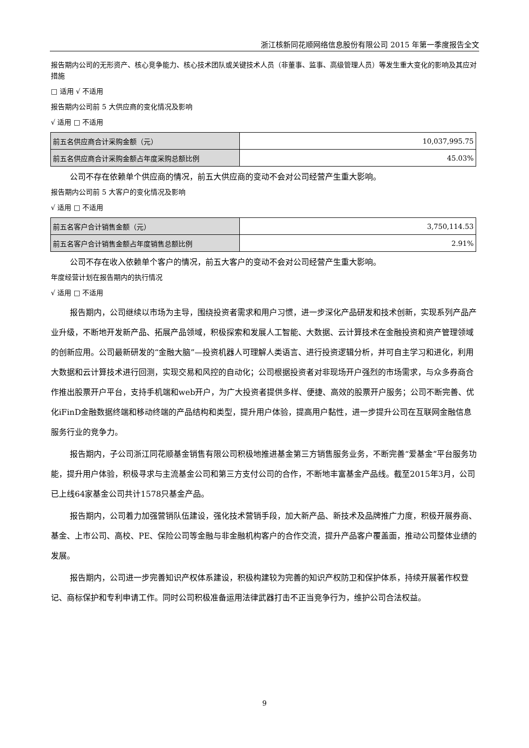浙江核新同花顺网络信息股份有限公司 2015 年第一季度报告全文
报告期内公司的无形资产、核心竞争能力、核心技术团队或关键技术人员（非董事、监事、高级管理人员）等发生重大变化的影响及其应对措施
□ 适用 √ 不适用
报告期内公司前 5 大供应商的变化情况及影响
√ 适用 □ 不适用
| 前五名供应商合计采购金额（元） | 10,037,995.75 |
| 前五名供应商合计采购金额占年度采购总额比例 | 45.03% |
公司不存在依赖单个供应商的情况，前五大供应商的变动不会对公司经营产生重大影响。
报告期内公司前 5 大客户的变化情况及影响
√ 适用 □ 不适用
| 前五名客户合计销售金额（元） | 3,750,114.53 |
| 前五名客户合计销售金额占年度销售总额比例 | 2.91% |
公司不存在收入依赖单个客户的情况，前五大客户的变动不会对公司经营产生重大影响。
年度经营计划在报告期内的执行情况
√ 适用 □ 不适用
报告期内，公司继续以市场为主导，围绕投资者需求和用户习惯，进一步深化产品研发和技术创新，实现系列产品产业升级，不断地开发新产品、拓展产品领域，积极探索和发展人工智能、大数据、云计算技术在金融投资和资产管理领域的创新应用。公司最新研发的“金融大脑”—投资机器人可理解人类语言、进行投资逻辑分析，并可自主学习和进化，利用大数据和云计算技术进行回测，实现交易和风控的自动化；公司根据投资者对非现场开户强烈的市场需求，与众多券商合作推出股票开户平台，支持手机端和web开户，为广大投资者提供多样、便捷、高效的股票开户服务；公司不断完善、优化iFinD金融数据终端和移动终端的产品结构和类型，提升用户体验，提高用户黏性，进一步提升公司在互联网金融信息服务行业的竞争力。
报告期内，子公司浙江同花顺基金销售有限公司积极地推进基金第三方销售服务业务，不断完善“爱基金”平台服务功能，提升用户体验，积极寻求与主流基金公司和第三方支付公司的合作，不断地丰富基金产品线。截至2015年3月，公司已上线64家基金公司共计1578只基金产品。
报告期内，公司着力加强营销队伍建设，强化技术营销手段，加大新产品、新技术及品牌推广力度，积极开展券商、基金、上市公司、高校、PE、保险公司等金融与非金融机构客户的合作交流，提升产品客户覆盖面，推动公司整体业绩的发展。
报告期内，公司进一步完善知识产权体系建设，积极构建较为完善的知识产权防卫和保护体系，持续开展著作权登记、商标保护和专利申请工作。同时公司积极准备运用法律武器打击不正当竞争行为，维护公司合法权益。
9